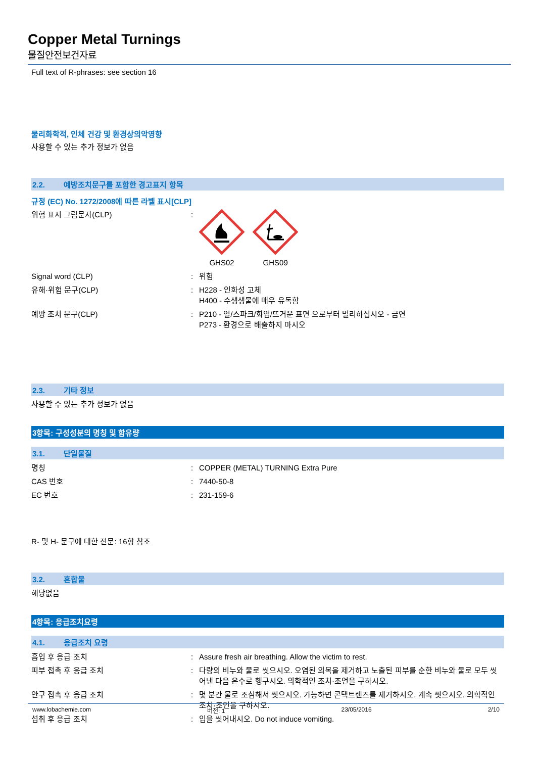Copper Metal Turnings
물질안전보건자료
Full text of R-phrases: see section 16
물리화학적, 인체 건강 및 환경상의악영향
사용할 수 있는 추가 정보가 없음
2.2. 예방조치문구를 포함한 경고표지 항목
규정 (EC) No. 1272/2008에 따른 라벨 표시[CLP]
위험 표시 그림문자(CLP) :
GHS02
GHS09
Signal word (CLP) : 위험
유해·위험 문구(CLP) : H228 - 인화성 고체
H400 - 수생생물에 매우 유독함
예방 조치 문구(CLP) : P210 - 열/스파크/화염/뜨거운 표면 으로부터 멀리하십시오 - 금연
P273 - 환경으로 배출하지 마시오
2.3. 기타 정보
사용할 수 있는 추가 정보가 없음
3항목: 구성성분의 명칭 및 함유량
3.1. 단일물질
명칭 : COPPER (METAL) TURNING Extra Pure
CAS 번호 : 7440-50-8
EC 번호 : 231-159-6
R- 및 H- 문구에 대한 전문: 16항 참조
3.2. 혼합물
해당없음
4항목: 응급조치요령
4.1. 응급조치 요령
흡입 후 응급 조치 : Assure fresh air breathing. Allow the victim to rest.
피부 접촉 후 응급 조치 : 다량의 비누와 물로 씻으시오. 오염된 의복을 제거하고 노출된 피부를 순한 비누와 물로 모두 씻어낸 다음 온수로 헹구시오. 의학적인 조치·조언을 구하시오.
안구 접촉 후 응급 조치 : 몇 분간 물로 조심해서 씻으시오. 가능하면 콘택트렌즈를 제거하시오. 계속 씻으시오. 의학적인 조치·조언을 구하시오.
섭취 후 응급 조치 : 입을 씻어내시오. Do not induce vomiting.
www.lobachemie.com 버전: 1 23/05/2016 2/10